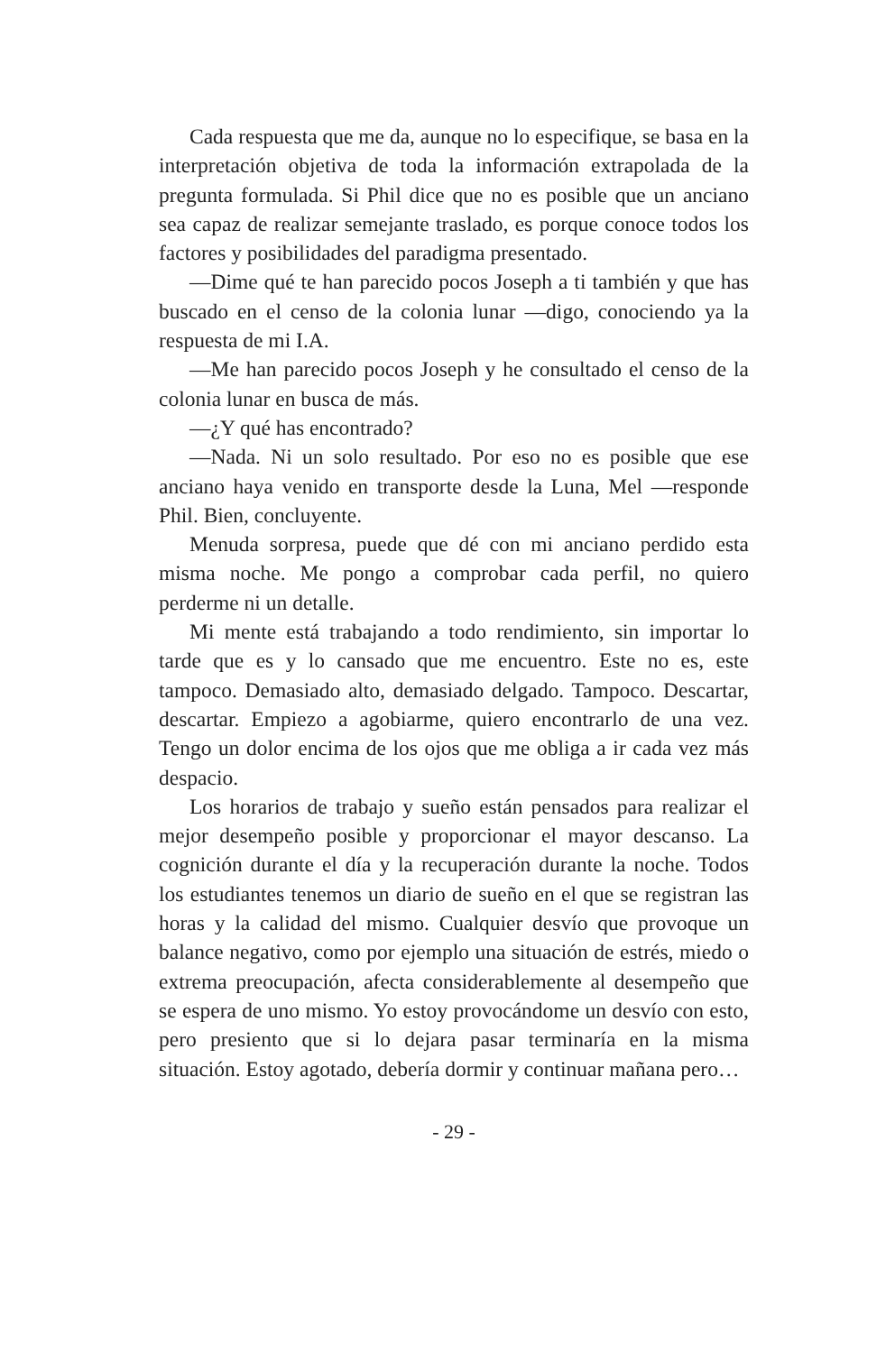Cada respuesta que me da, aunque no lo especifique, se basa en la interpretación objetiva de toda la información extrapolada de la pregunta formulada. Si Phil dice que no es posible que un anciano sea capaz de realizar semejante traslado, es porque conoce todos los factores y posibilidades del paradigma presentado.
—Dime qué te han parecido pocos Joseph a ti también y que has buscado en el censo de la colonia lunar —digo, conociendo ya la respuesta de mi I.A.
—Me han parecido pocos Joseph y he consultado el censo de la colonia lunar en busca de más.
—¿Y qué has encontrado?
—Nada. Ni un solo resultado. Por eso no es posible que ese anciano haya venido en transporte desde la Luna, Mel —responde Phil. Bien, concluyente.
Menuda sorpresa, puede que dé con mi anciano perdido esta misma noche. Me pongo a comprobar cada perfil, no quiero perderme ni un detalle.
Mi mente está trabajando a todo rendimiento, sin importar lo tarde que es y lo cansado que me encuentro. Este no es, este tampoco. Demasiado alto, demasiado delgado. Tampoco. Descartar, descartar. Empiezo a agobiarme, quiero encontrarlo de una vez. Tengo un dolor encima de los ojos que me obliga a ir cada vez más despacio.
Los horarios de trabajo y sueño están pensados para realizar el mejor desempeño posible y proporcionar el mayor descanso. La cognición durante el día y la recuperación durante la noche. Todos los estudiantes tenemos un diario de sueño en el que se registran las horas y la calidad del mismo. Cualquier desvío que provoque un balance negativo, como por ejemplo una situación de estrés, miedo o extrema preocupación, afecta considerablemente al desempeño que se espera de uno mismo. Yo estoy provocándome un desvío con esto, pero presiento que si lo dejara pasar terminaría en la misma situación. Estoy agotado, debería dormir y continuar mañana pero…
- 29 -